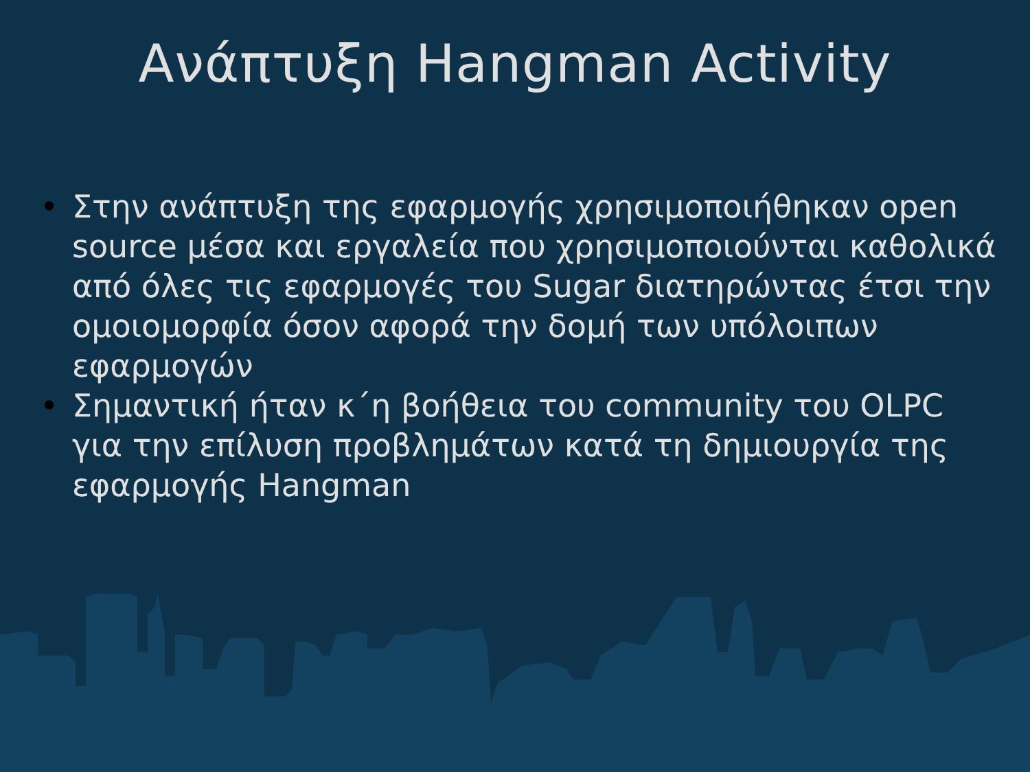Ανάπτυξη Hangman Activity
• Στην ανάπτυξη της εφαρμογής χρησιμοποιήθηκαν open source μέσα και εργαλεία που χρησιμοποιούνται καθολικά από όλες τις εφαρμογές του Sugar διατηρώντας έτσι την ομοιομορφία όσον αφορά την δομή των υπόλοιπων εφαρμογών
• Σημαντική ήταν κ΄η βοήθεια του community του OLPC για την επίλυση προβλημάτων κατά τη δημιουργία της εφαρμογής Hangman